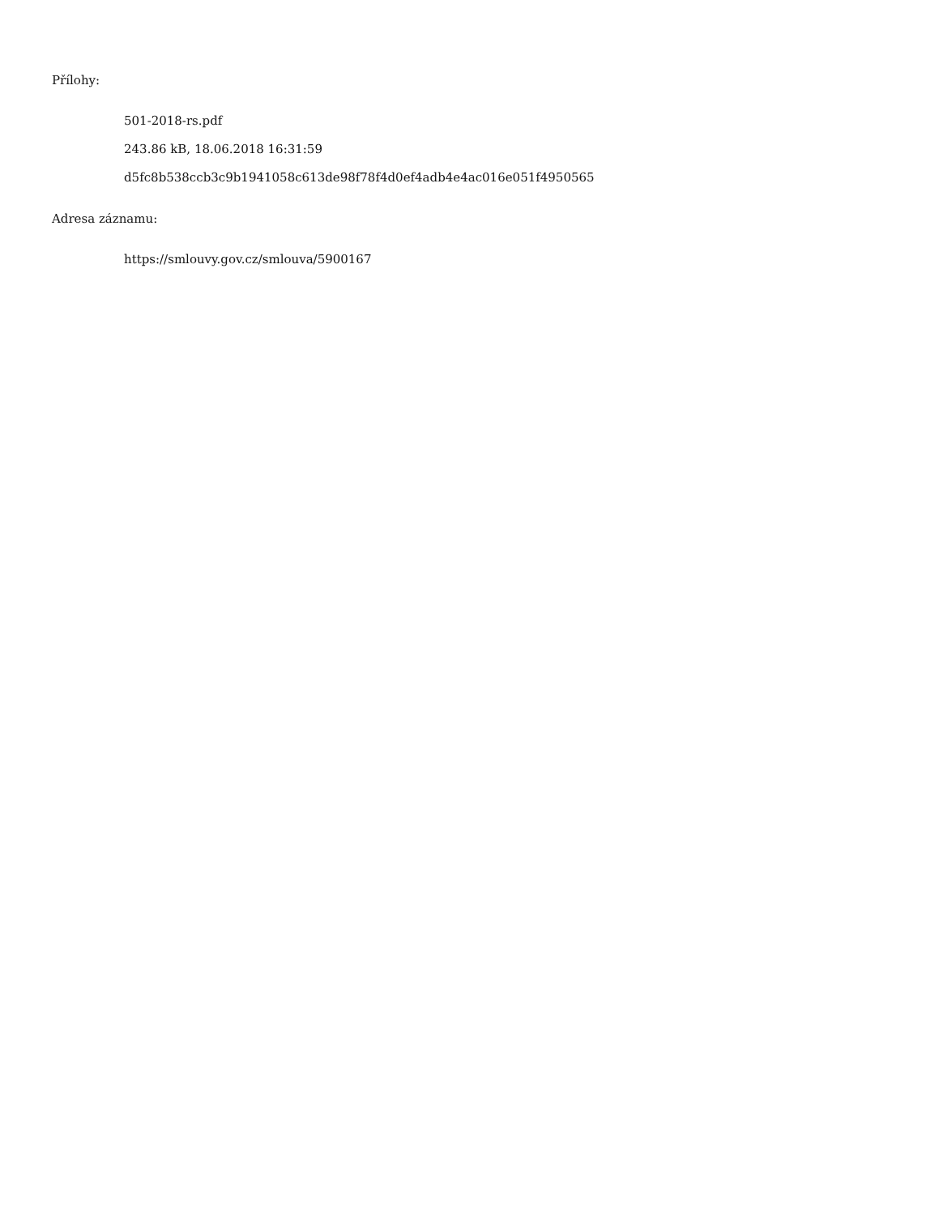Přílohy:
501-2018-rs.pdf
243.86 kB, 18.06.2018 16:31:59
d5fc8b538ccb3c9b1941058c613de98f78f4d0ef4adb4e4ac016e051f4950565
Adresa záznamu:
https://smlouvy.gov.cz/smlouva/5900167